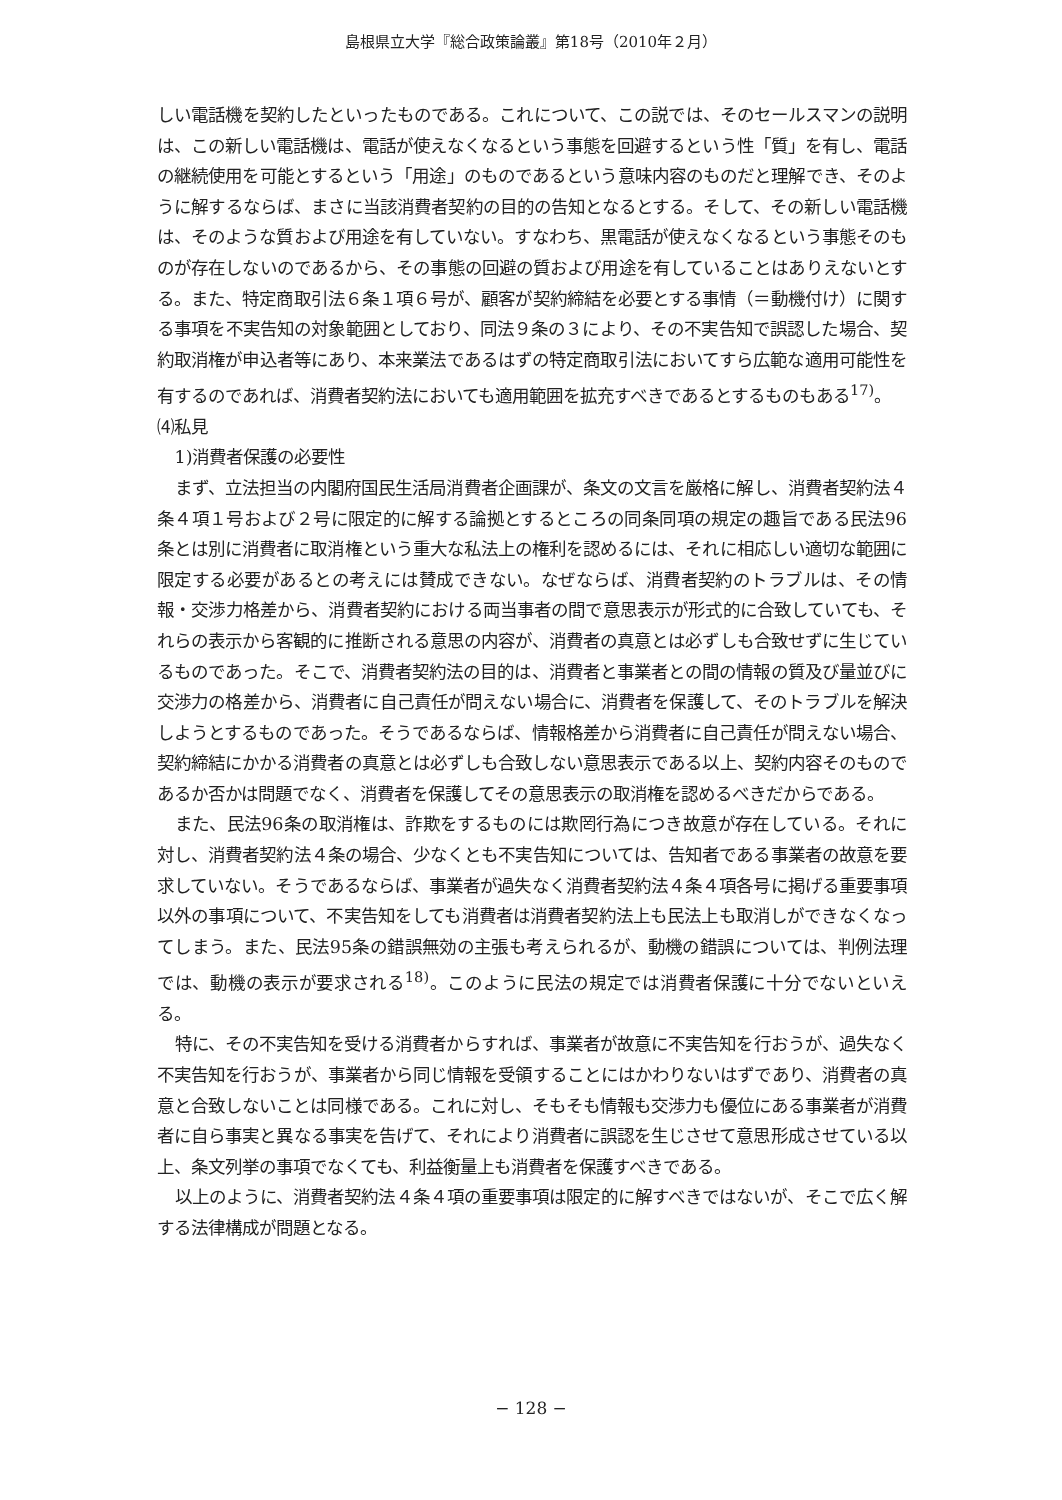島根県立大学『総合政策論叢』第18号（2010年２月）
しい電話機を契約したといったものである。これについて、この説では、そのセールスマンの説明は、この新しい電話機は、電話が使えなくなるという事態を回避するという性「質」を有し、電話の継続使用を可能とするという「用途」のものであるという意味内容のものだと理解でき、そのように解するならば、まさに当該消費者契約の目的の告知となるとする。そして、その新しい電話機は、そのような質および用途を有していない。すなわち、黒電話が使えなくなるという事態そのものが存在しないのであるから、その事態の回避の質および用途を有していることはありえないとする。また、特定商取引法６条１項６号が、顧客が契約締結を必要とする事情（＝動機付け）に関する事項を不実告知の対象範囲としており、同法９条の３により、その不実告知で誤認した場合、契約取消権が申込者等にあり、本来業法であるはずの特定商取引法においてすら広範な適用可能性を有するのであれば、消費者契約法においても適用範囲を拡充すべきであるとするものもある<sup>17)</sup>。
⑷私見
1)消費者保護の必要性
まず、立法担当の内閣府国民生活局消費者企画課が、条文の文言を厳格に解し、消費者契約法４条４項１号および２号に限定的に解する論拠とするところの同条同項の規定の趣旨である民法96条とは別に消費者に取消権という重大な私法上の権利を認めるには、それに相応しい適切な範囲に限定する必要があるとの考えには賛成できない。なぜならば、消費者契約のトラブルは、その情報・交渉力格差から、消費者契約における両当事者の間で意思表示が形式的に合致していても、それらの表示から客観的に推断される意思の内容が、消費者の真意とは必ずしも合致せずに生じているものであった。そこで、消費者契約法の目的は、消費者と事業者との間の情報の質及び量並びに交渉力の格差から、消費者に自己責任が問えない場合に、消費者を保護して、そのトラブルを解決しようとするものであった。そうであるならば、情報格差から消費者に自己責任が問えない場合、契約締結にかかる消費者の真意とは必ずしも合致しない意思表示である以上、契約内容そのものであるか否かは問題でなく、消費者を保護してその意思表示の取消権を認めるべきだからである。
また、民法96条の取消権は、詐欺をするものには欺罔行為につき故意が存在している。それに対し、消費者契約法４条の場合、少なくとも不実告知については、告知者である事業者の故意を要求していない。そうであるならば、事業者が過失なく消費者契約法４条４項各号に掲げる重要事項以外の事項について、不実告知をしても消費者は消費者契約法上も民法上も取消しができなくなってしまう。また、民法95条の錯誤無効の主張も考えられるが、動機の錯誤については、判例法理では、動機の表示が要求される<sup>18)</sup>。このように民法の規定では消費者保護に十分でないといえる。
特に、その不実告知を受ける消費者からすれば、事業者が故意に不実告知を行おうが、過失なく不実告知を行おうが、事業者から同じ情報を受領することにはかわりないはずであり、消費者の真意と合致しないことは同様である。これに対し、そもそも情報も交渉力も優位にある事業者が消費者に自ら事実と異なる事実を告げて、それにより消費者に誤認を生じさせて意思形成させている以上、条文列挙の事項でなくても、利益衡量上も消費者を保護すべきである。
以上のように、消費者契約法４条４項の重要事項は限定的に解すべきではないが、そこで広く解する法律構成が問題となる。
− 128 −